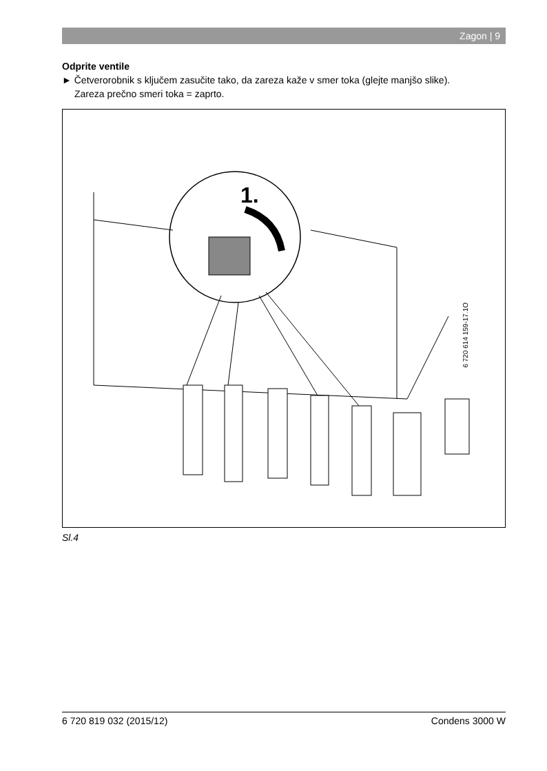Zagon | 9
Odprite ventile
► Četverorobnik s ključem zasučite tako, da zareza kaže v smer toka (glejte manjšo slike).
Zareza prečno smeri toka = zaprto.
1.
6 720 614 159-17.1O
Sl.4
6 720 819 032 (2015/12) Condens 3000 W